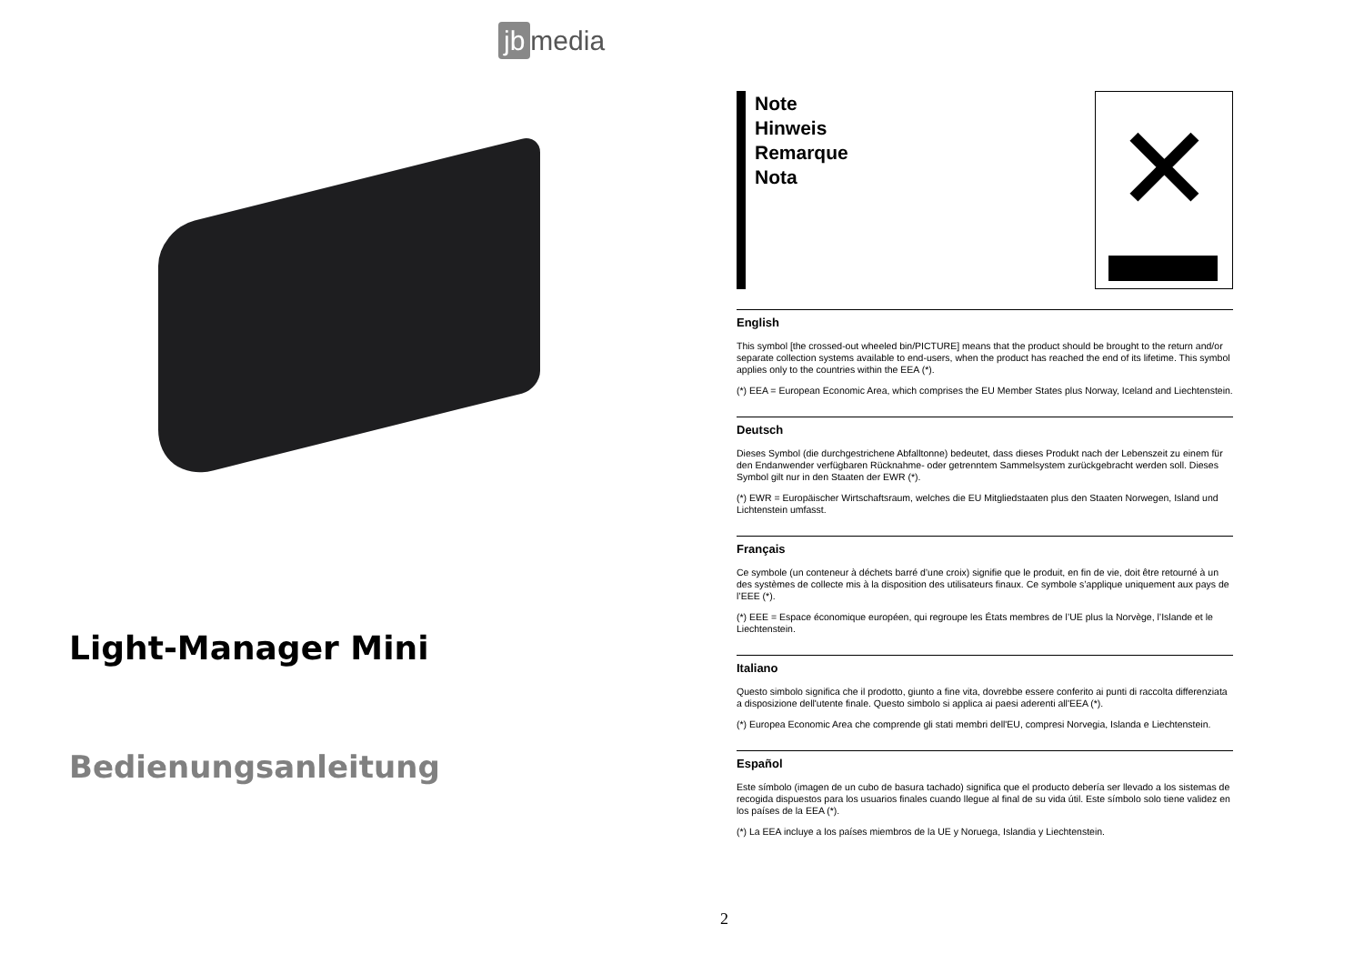jb media
Light-Manager Mini
Bedienungsanleitung
Note
Hinweis
Remarque
Nota
✕
English
This symbol [the crossed-out wheeled bin/PICTURE] means that the product should be brought to the return and/or separate collection systems available to end-users, when the product has reached the end of its lifetime. This symbol applies only to the countries within the EEA (*).
(*) EEA = European Economic Area, which comprises the EU Member States plus Norway, Iceland and Liechtenstein.
Deutsch
Dieses Symbol (die durchgestrichene Abfalltonne) bedeutet, dass dieses Produkt nach der Lebenszeit zu einem für den Endanwender verfügbaren Rücknahme- oder getrenntem Sammelsystem zurückgebracht werden soll. Dieses Symbol gilt nur in den Staaten der EWR (*).
(*) EWR = Europäischer Wirtschaftsraum, welches die EU Mitgliedstaaten plus den Staaten Norwegen, Island und Lichtenstein umfasst.
Français
Ce symbole (un conteneur à déchets barré d’une croix) signifie que le produit, en fin de vie, doit être retourné à un des systèmes de collecte mis à la disposition des utilisateurs finaux. Ce symbole s’applique uniquement aux pays de l’EEE (*).
(*) EEE = Espace économique européen, qui regroupe les États membres de l’UE plus la Norvège, l’Islande et le Liechtenstein.
Italiano
Questo simbolo significa che il prodotto, giunto a fine vita, dovrebbe essere conferito ai punti di raccolta differenziata a disposizione dell'utente finale. Questo simbolo si applica ai paesi aderenti all'EEA (*).
(*) Europea Economic Area che comprende gli stati membri dell'EU, compresi Norvegia, Islanda e Liechtenstein.
Español
Este símbolo (imagen de un cubo de basura tachado) significa que el producto debería ser llevado a los sistemas de recogida dispuestos para los usuarios finales cuando llegue al final de su vida útil. Este símbolo solo tiene validez en los países de la EEA (*).
(*) La EEA incluye a los países miembros de la UE y Noruega, Islandia y Liechtenstein.
2